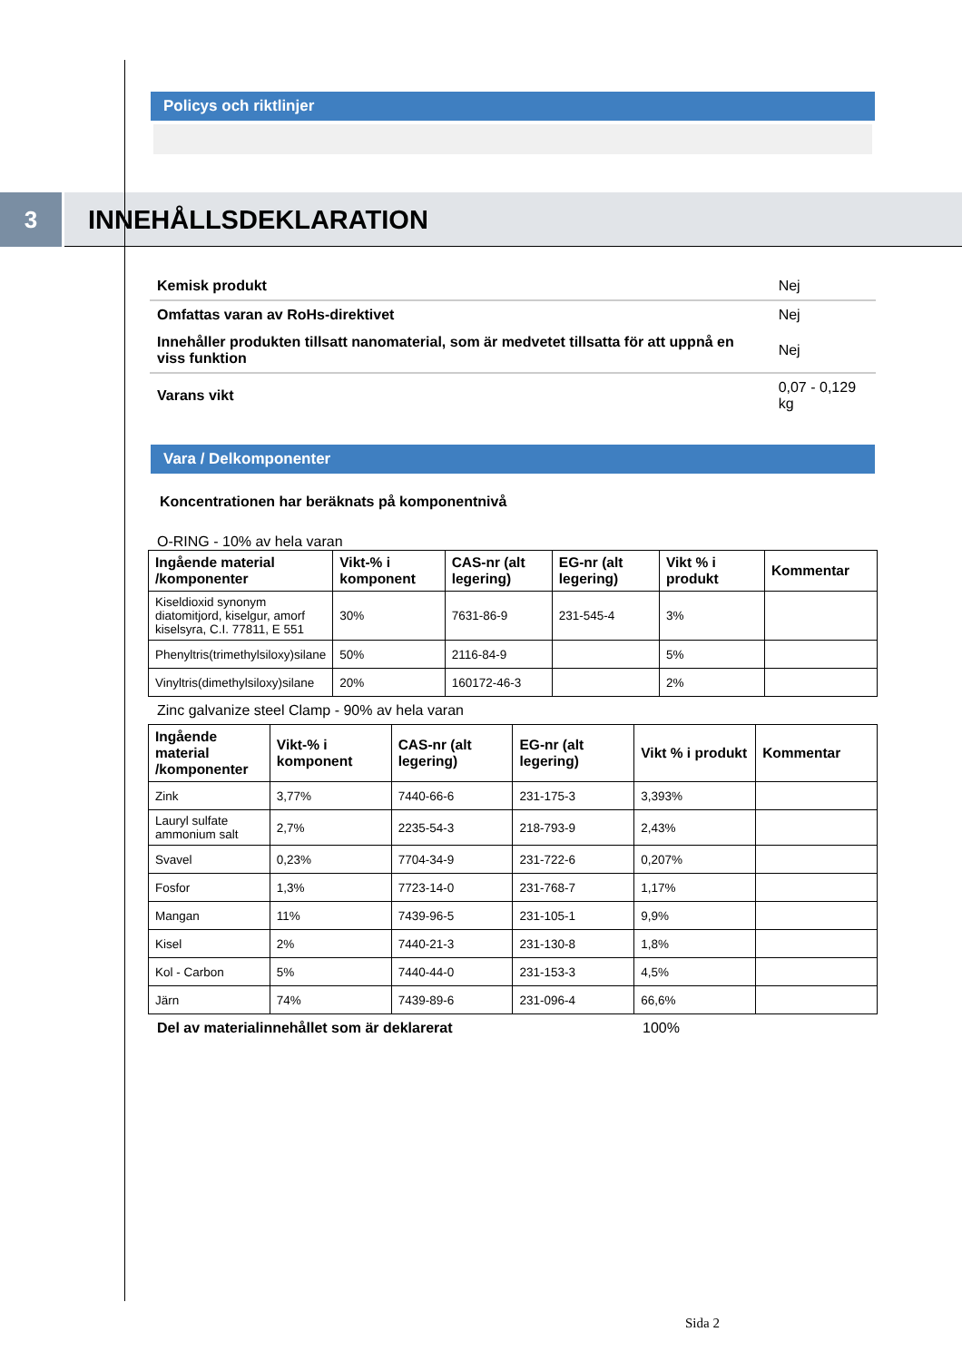Policys och riktlinjer
3
INNEHÅLLSDEKLARATION
| Kemisk produkt | Nej |
| Omfattas varan av RoHs-direktivet | Nej |
| Innehåller produkten tillsatt nanomaterial, som är medvetet tillsatta för att uppnå en viss funktion | Nej |
| Varans vikt | 0,07 - 0,129 kg |
Vara / Delkomponenter
Koncentrationen har beräknats på komponentnivå
O-RING - 10% av hela varan
| Ingående material /komponenter | Vikt-% i komponent | CAS-nr (alt legering) | EG-nr (alt legering) | Vikt % i produkt | Kommentar |
| --- | --- | --- | --- | --- | --- |
| Kiseldioxid synonym diatomitjord, kiselgur, amorf kiselsyra, C.I. 77811, E 551 | 30% | 7631-86-9 | 231-545-4 | 3% | |
| Phenyltris(trimethylsiloxy)silane | 50% | 2116-84-9 | | 5% | |
| Vinyltris(dimethylsiloxy)silane | 20% | 160172-46-3 | | 2% | |
Zinc galvanize steel Clamp - 90% av hela varan
| Ingående material /komponenter | Vikt-% i komponent | CAS-nr (alt legering) | EG-nr (alt legering) | Vikt % i produkt | Kommentar |
| --- | --- | --- | --- | --- | --- |
| Zink | 3,77% | 7440-66-6 | 231-175-3 | 3,393% | |
| Lauryl sulfate ammonium salt | 2,7% | 2235-54-3 | 218-793-9 | 2,43% | |
| Svavel | 0,23% | 7704-34-9 | 231-722-6 | 0,207% | |
| Fosfor | 1,3% | 7723-14-0 | 231-768-7 | 1,17% | |
| Mangan | 11% | 7439-96-5 | 231-105-1 | 9,9% | |
| Kisel | 2% | 7440-21-3 | 231-130-8 | 1,8% | |
| Kol - Carbon | 5% | 7440-44-0 | 231-153-3 | 4,5% | |
| Järn | 74% | 7439-89-6 | 231-096-4 | 66,6% | |
Del av materialinnehållet som är deklarerat 100%
Sida 2